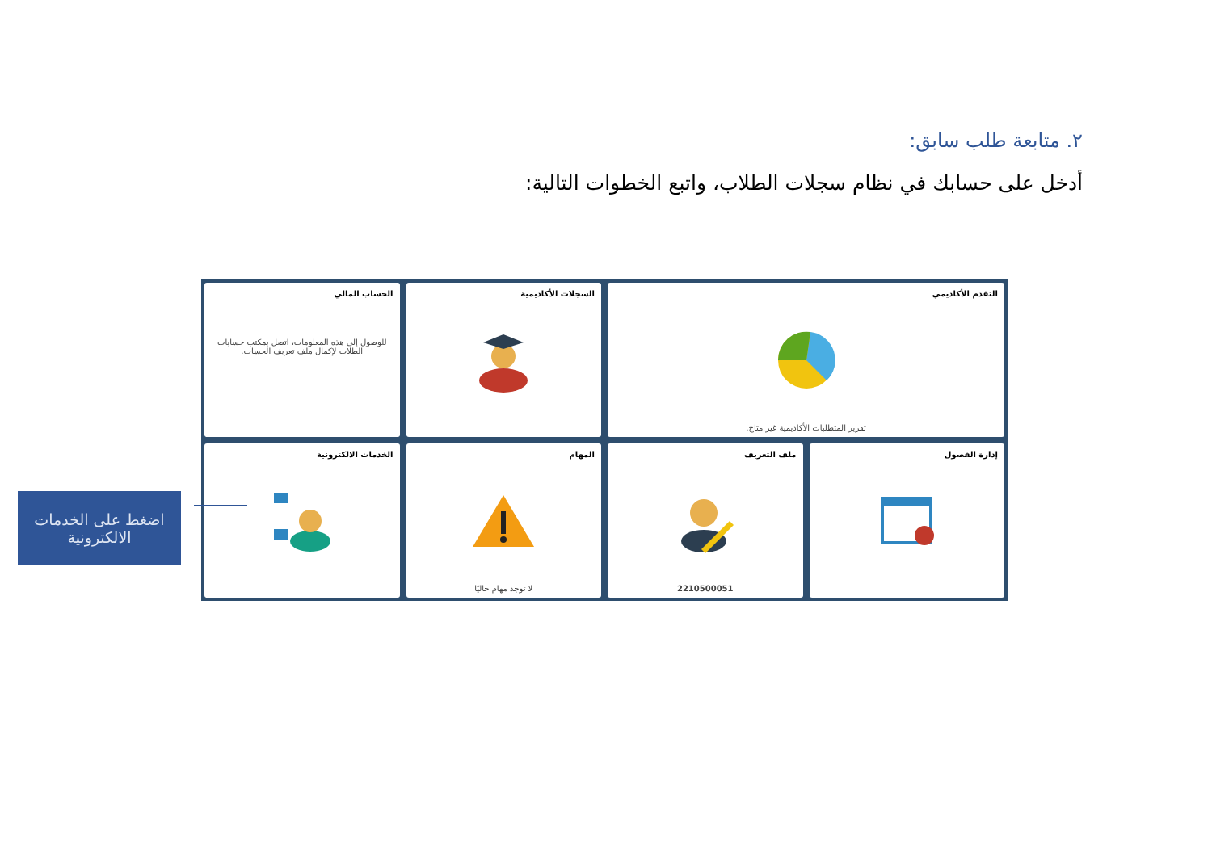٢. متابعة طلب سابق:
أدخل على حسابك في نظام سجلات الطلاب، واتبع الخطوات التالية:
التقدم الأكاديمي
تقرير المتطلبات الأكاديمية غير متاح.
السجلات الأكاديمية
الحساب المالي
للوصول إلى هذه المعلومات، اتصل بمكتب حسابات الطلاب لإكمال ملف تعريف الحساب.
إدارة الفصول
ملف التعريف
2210500051
المهام
لا توجد مهام حاليًا
الخدمات الالكترونية
اضغط على الخدمات الالكترونية